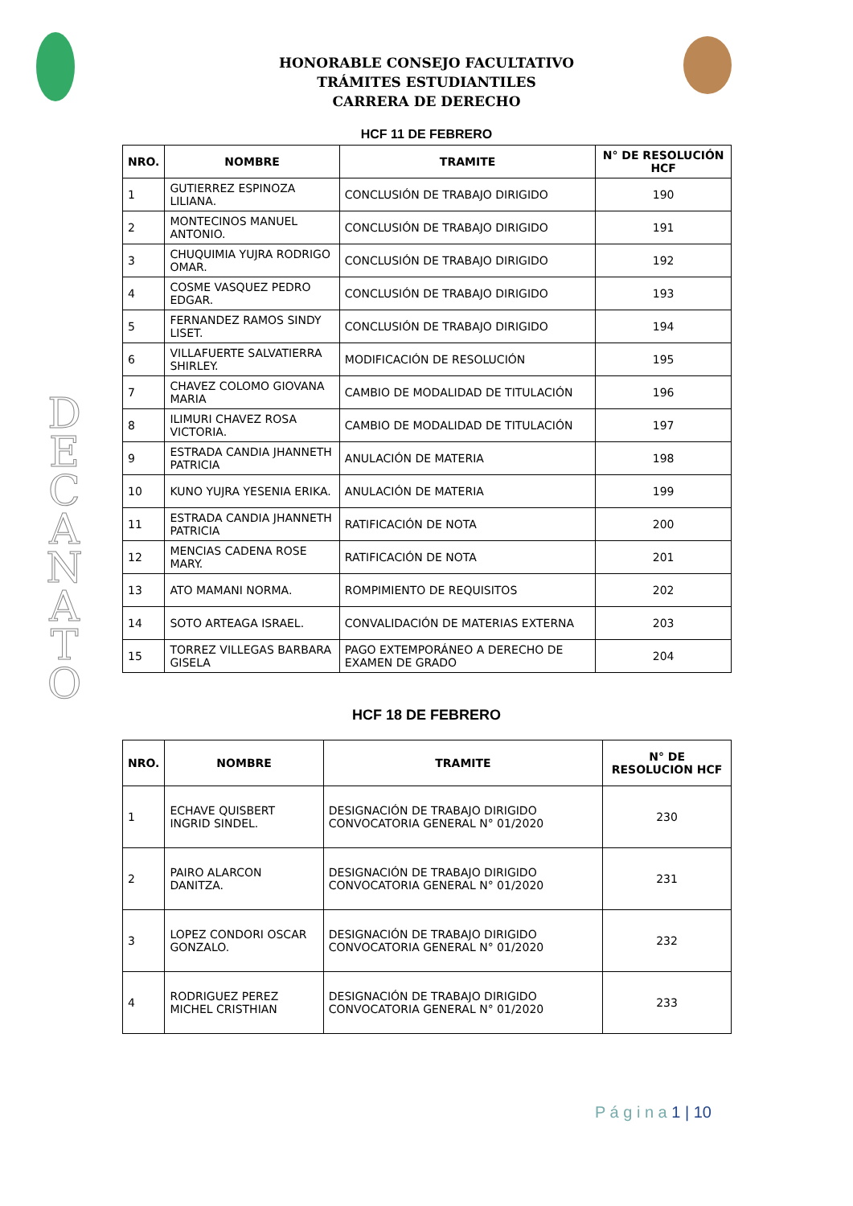HONORABLE CONSEJO FACULTATIVO
TRÁMITES ESTUDIANTILES
CARRERA DE DERECHO
D
E
C
A
N
A
T
O
HCF 11 DE FEBRERO
| NRO. | NOMBRE | TRAMITE | N° DE RESOLUCIÓN HCF |
| --- | --- | --- | --- |
| 1 | GUTIERREZ ESPINOZA LILIANA. | CONCLUSIÓN DE TRABAJO DIRIGIDO | 190 |
| 2 | MONTECINOS MANUEL ANTONIO. | CONCLUSIÓN DE TRABAJO DIRIGIDO | 191 |
| 3 | CHUQUIMIA YUJRA RODRIGO OMAR. | CONCLUSIÓN DE TRABAJO DIRIGIDO | 192 |
| 4 | COSME VASQUEZ PEDRO EDGAR. | CONCLUSIÓN DE TRABAJO DIRIGIDO | 193 |
| 5 | FERNANDEZ RAMOS SINDY LISET. | CONCLUSIÓN DE TRABAJO DIRIGIDO | 194 |
| 6 | VILLAFUERTE SALVATIERRA SHIRLEY. | MODIFICACIÓN DE RESOLUCIÓN | 195 |
| 7 | CHAVEZ COLOMO GIOVANA MARIA | CAMBIO DE MODALIDAD DE TITULACIÓN | 196 |
| 8 | ILIMURI CHAVEZ ROSA VICTORIA. | CAMBIO DE MODALIDAD DE TITULACIÓN | 197 |
| 9 | ESTRADA CANDIA JHANNETH PATRICIA | ANULACIÓN DE MATERIA | 198 |
| 10 | KUNO YUJRA YESENIA ERIKA. | ANULACIÓN DE MATERIA | 199 |
| 11 | ESTRADA CANDIA JHANNETH PATRICIA | RATIFICACIÓN DE NOTA | 200 |
| 12 | MENCIAS CADENA ROSE MARY. | RATIFICACIÓN DE NOTA | 201 |
| 13 | ATO MAMANI NORMA. | ROMPIMIENTO DE REQUISITOS | 202 |
| 14 | SOTO ARTEAGA ISRAEL. | CONVALIDACIÓN DE MATERIAS EXTERNA | 203 |
| 15 | TORREZ VILLEGAS BARBARA GISELA | PAGO EXTEMPORÁNEO A DERECHO DE EXAMEN DE GRADO | 204 |
HCF 18 DE FEBRERO
| NRO. | NOMBRE | TRAMITE | N° DE RESOLUCION HCF |
| --- | --- | --- | --- |
| 1 | ECHAVE QUISBERT INGRID SINDEL. | DESIGNACIÓN DE TRABAJO DIRIGIDO CONVOCATORIA GENERAL N° 01/2020 | 230 |
| 2 | PAIRO ALARCON DANITZA. | DESIGNACIÓN DE TRABAJO DIRIGIDO CONVOCATORIA GENERAL N° 01/2020 | 231 |
| 3 | LOPEZ CONDORI OSCAR GONZALO. | DESIGNACIÓN DE TRABAJO DIRIGIDO CONVOCATORIA GENERAL N° 01/2020 | 232 |
| 4 | RODRIGUEZ PEREZ MICHEL CRISTHIAN | DESIGNACIÓN DE TRABAJO DIRIGIDO CONVOCATORIA GENERAL N° 01/2020 | 233 |
P á g i n a 1 | 10